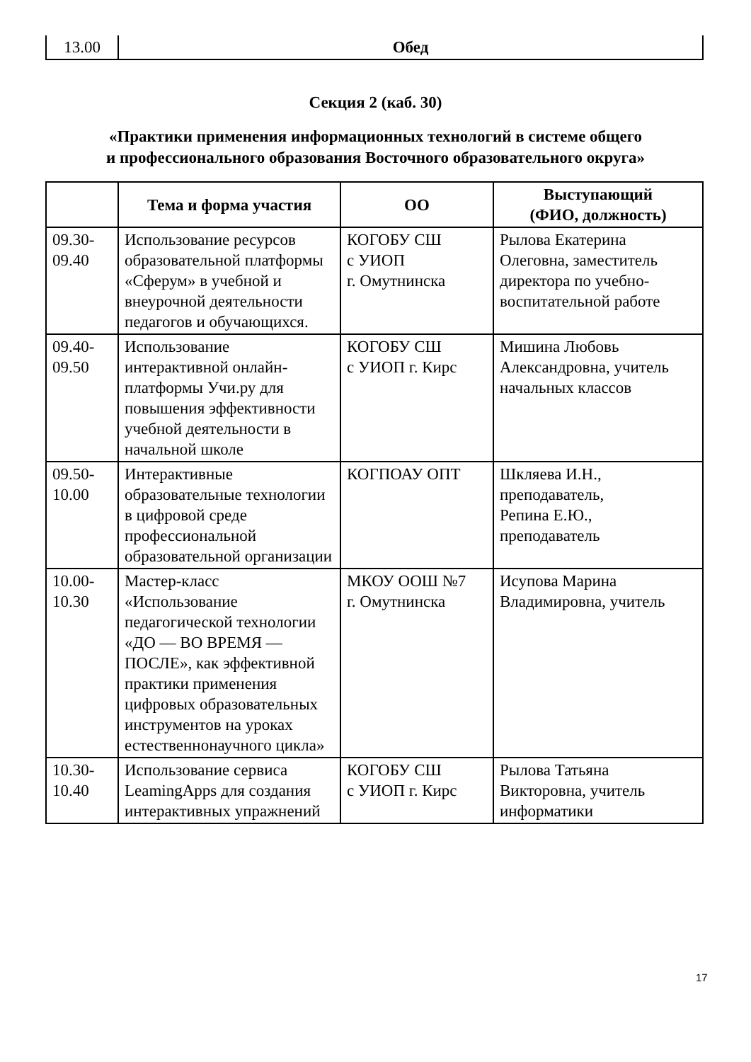| 13.00 | Обед |
Секция 2 (каб. 30)
«Практики применения информационных технологий в системе общего
и профессионального образования Восточного образовательного округа»
| | Тема и форма участия | ОО | Выступающий (ФИО, должность) |
| --- | --- | --- | --- |
| 09.30- 09.40 | Использование ресурсов образовательной платформы «Сферум» в учебной и внеурочной деятельности педагогов и обучающихся. | КОГОБУ СШ с УИОП г. Омутнинска | Рылова Екатерина Олеговна, заместитель директора по учебно-воспитательной работе |
| 09.40- 09.50 | Использование интерактивной онлайн-платформы Учи.ру для повышения эффективности учебной деятельности в начальной школе | КОГОБУ СШ с УИОП г. Кирс | Мишина Любовь Александровна, учитель начальных классов |
| 09.50- 10.00 | Интерактивные образовательные технологии в цифровой среде профессиональной образовательной организации | КОГПОАУ ОПТ | Шкляева И.Н., преподаватель, Репина Е.Ю., преподаватель |
| 10.00- 10.30 | Мастер-класс «Использование педагогической технологии «ДО — ВО ВРЕМЯ — ПОСЛЕ», как эффективной практики применения цифровых образовательных инструментов на уроках естественнонаучного цикла» | МКОУ ООШ №7 г. Омутнинска | Исупова Марина Владимировна, учитель |
| 10.30- 10.40 | Использование сервиса LeamingApps для создания интерактивных упражнений | КОГОБУ СШ с УИОП г. Кирс | Рылова Татьяна Викторовна, учитель информатики |
17